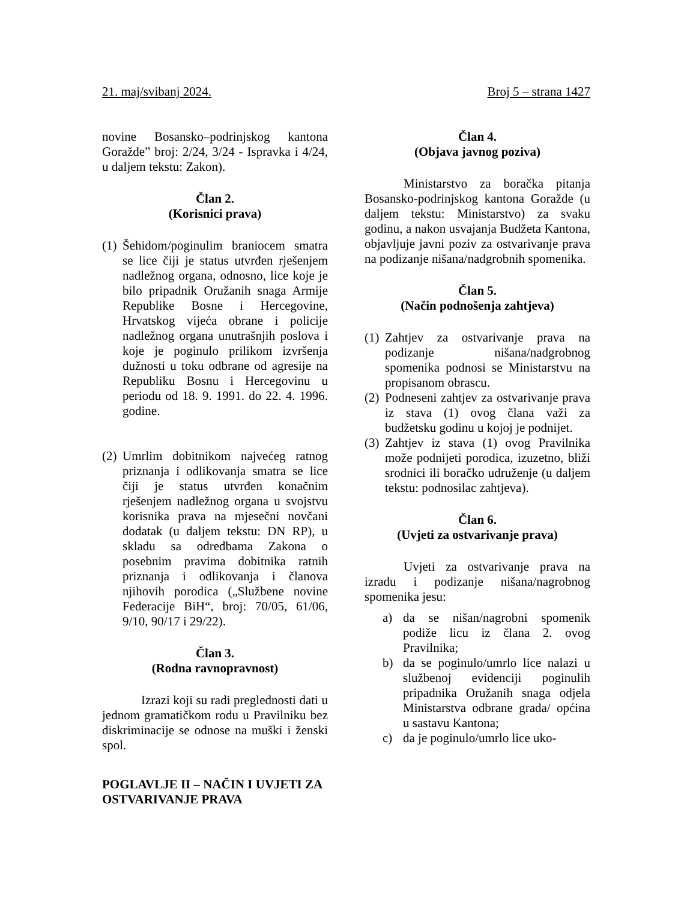21. maj/svibanj 2024. Broj 5 – strana 1427
novine Bosansko–podrinjskog kantona Goražde” broj: 2/24, 3/24 - Ispravka i 4/24, u daljem tekstu: Zakon).
Član 2.
(Korisnici prava)
(1) Šehidom/poginulim braniocem smatra se lice čiji je status utvrđen rješenjem nadležnog organa, odnosno, lice koje je bilo pripadnik Oružanih snaga Armije Republike Bosne i Hercegovine, Hrvatskog vijeća obrane i policije nadležnog organa unutrašnjih poslova i koje je poginulo prilikom izvršenja dužnosti u toku odbrane od agresije na Republiku Bosnu i Hercegovinu u periodu od 18. 9. 1991. do 22. 4. 1996. godine.
(2) Umrlim dobitnikom najvećeg ratnog priznanja i odlikovanja smatra se lice čiji je status utvrđen konačnim rješenjem nadležnog organa u svojstvu korisnika prava na mjesečni novčani dodatak (u daljem tekstu: DN RP), u skladu sa odredbama Zakona o posebnim pravima dobitnika ratnih priznanja i odlikovanja i članova njihovih porodica („Službene novine Federacije BiH“, broj: 70/05, 61/06, 9/10, 90/17 i 29/22).
Član 3.
(Rodna ravnopravnost)
Izrazi koji su radi preglednosti dati u jednom gramatičkom rodu u Pravilniku bez diskriminacije se odnose na muški i ženski spol.
POGLAVLJE II – NAČIN I UVJETI ZA OSTVARIVANJE PRAVA
Član 4.
(Objava javnog poziva)
Ministarstvo za boračka pitanja Bosansko-podrinjskog kantona Goražde (u daljem tekstu: Ministarstvo) za svaku godinu, a nakon usvajanja Budžeta Kantona, objavljuje javni poziv za ostvarivanje prava na podizanje nišana/nadgrobnih spomenika.
Član 5.
(Način podnošenja zahtjeva)
(1) Zahtjev za ostvarivanje prava na podizanje nišana/nadgrobnog spomenika podnosi se Ministarstvu na propisanom obrascu.
(2) Podneseni zahtjev za ostvarivanje prava iz stava (1) ovog člana važi za budžetsku godinu u kojoj je podnijet.
(3) Zahtjev iz stava (1) ovog Pravilnika može podnijeti porodica, izuzetno, bliži srodnici ili boračko udruženje (u daljem tekstu: podnosilac zahtjeva).
Član 6.
(Uvjeti za ostvarivanje prava)
Uvjeti za ostvarivanje prava na izradu i podizanje nišana/nagrobnog spomenika jesu:
a) da se nišan/nagrobni spomenik podiže licu iz člana 2. ovog Pravilnika;
b) da se poginulo/umrlo lice nalazi u službenoj evidenciji poginulih pripadnika Oružanih snaga odjela Ministarstva odbrane grada/ općina u sastavu Kantona;
c) da je poginulo/umrlo lice uko-